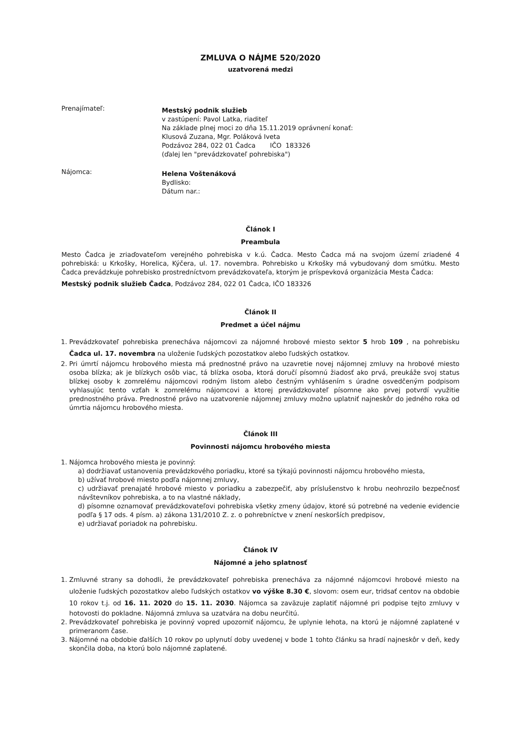ZMLUVA O NÁJME 520/2020
uzatvorená medzi
Prenajímateľ:
Mestský podnik služieb
v zastúpení: Pavol Latka, riaditeľ
Na základe plnej moci zo dňa 15.11.2019 oprávnení konať:
Klusová Zuzana, Mgr. Poláková Iveta
Podzávoz 284, 022 01 Čadca IČO 183326
(ďalej len "prevádzkovateľ pohrebiska")
Nájomca:
Helena Voštenáková
Bydlisko:
Dátum nar.:
Článok I
Preambula
Mesto Čadca je zriaďovateľom verejného pohrebiska v k.ú. Čadca. Mesto Čadca má na svojom území zriadené 4 pohrebiská: u Krkošky, Horelica, Kýčera, ul. 17. novembra. Pohrebisko u Krkošky má vybudovaný dom smútku. Mesto Čadca prevádzkuje pohrebisko prostredníctvom prevádzkovateľa, ktorým je príspevková organizácia Mesta Čadca:
Mestský podnik služieb Čadca, Podzávoz 284, 022 01 Čadca, IČO 183326
Článok II
Predmet a účel nájmu
1. Prevádzkovateľ pohrebiska prenecháva nájomcovi za nájomné hrobové miesto sektor 5 hrob 109 , na pohrebisku Čadca ul. 17. novembra na uloženie ľudských pozostatkov alebo ľudských ostatkov.
2. Pri úmrtí nájomcu hrobového miesta má prednostné právo na uzavretie novej nájomnej zmluvy na hrobové miesto osoba blízka; ak je blízkych osôb viac, tá blízka osoba, ktorá doručí písomnú žiadosť ako prvá, preukáže svoj status blízkej osoby k zomrelému nájomcovi rodným listom alebo čestným vyhlásením s úradne osvedčeným podpisom vyhlasujúc tento vzťah k zomrelému nájomcovi a ktorej prevádzkovateľ písomne ako prvej potvrdí využitie prednostného práva. Prednostné právo na uzatvorenie nájomnej zmluvy možno uplatniť najneskôr do jedného roka od úmrtia nájomcu hrobového miesta.
Článok III
Povinnosti nájomcu hrobového miesta
1. Nájomca hrobového miesta je povinný:
a) dodržiavať ustanovenia prevádzkového poriadku, ktoré sa týkajú povinnosti nájomcu hrobového miesta,
b) užívať hrobové miesto podľa nájomnej zmluvy,
c) udržiavať prenajaté hrobové miesto v poriadku a zabezpečiť, aby príslušenstvo k hrobu neohrozilo bezpečnosť návštevníkov pohrebiska, a to na vlastné náklady,
d) písomne oznamovať prevádzkovateľovi pohrebiska všetky zmeny údajov, ktoré sú potrebné na vedenie evidencie podľa § 17 ods. 4 písm. a) zákona 131/2010 Z. z. o pohrebníctve v znení neskorších predpisov,
e) udržiavať poriadok na pohrebisku.
Článok IV
Nájomné a jeho splatnosť
1. Zmluvné strany sa dohodli, že prevádzkovateľ pohrebiska prenecháva za nájomné nájomcovi hrobové miesto na uloženie ľudských pozostatkov alebo ľudských ostatkov vo výške 8.30 €, slovom: osem eur, tridsať centov na obdobie 10 rokov t.j. od 16. 11. 2020 do 15. 11. 2030. Nájomca sa zaväzuje zaplatiť nájomné pri podpise tejto zmluvy v hotovosti do pokladne. Nájomná zmluva sa uzatvára na dobu neurčitú.
2. Prevádzkovateľ pohrebiska je povinný vopred upozorniť nájomcu, že uplynie lehota, na ktorú je nájomné zaplatené v primeranom čase.
3. Nájomné na obdobie ďalších 10 rokov po uplynutí doby uvedenej v bode 1 tohto článku sa hradí najneskôr v deň, kedy skončila doba, na ktorú bolo nájomné zaplatené.